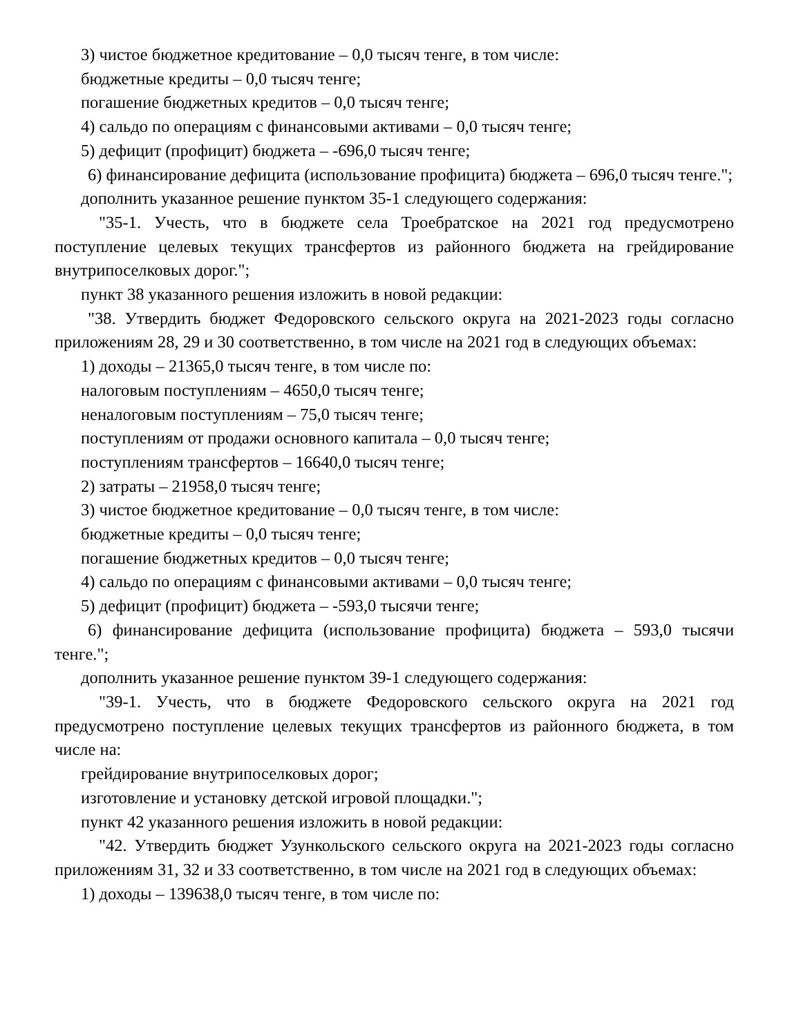3) чистое бюджетное кредитование – 0,0 тысяч тенге, в том числе:
бюджетные кредиты – 0,0 тысяч тенге;
погашение бюджетных кредитов – 0,0 тысяч тенге;
4) сальдо по операциям с финансовыми активами – 0,0 тысяч тенге;
5) дефицит (профицит) бюджета – -696,0 тысяч тенге;
6) финансирование дефицита (использование профицита) бюджета – 696,0 тысяч тенге.";
дополнить указанное решение пунктом 35-1 следующего содержания:
"35-1. Учесть, что в бюджете села Троебратское на 2021 год предусмотрено поступление целевых текущих трансфертов из районного бюджета на грейдирование внутрипоселковых дорог.";
пункт 38 указанного решения изложить в новой редакции:
"38. Утвердить бюджет Федоровского сельского округа на 2021-2023 годы согласно приложениям 28, 29 и 30 соответственно, в том числе на 2021 год в следующих объемах:
1) доходы – 21365,0 тысяч тенге, в том числе по:
налоговым поступлениям – 4650,0 тысяч тенге;
неналоговым поступлениям – 75,0 тысяч тенге;
поступлениям от продажи основного капитала – 0,0 тысяч тенге;
поступлениям трансфертов – 16640,0 тысяч тенге;
2) затраты – 21958,0 тысяч тенге;
3) чистое бюджетное кредитование – 0,0 тысяч тенге, в том числе:
бюджетные кредиты – 0,0 тысяч тенге;
погашение бюджетных кредитов – 0,0 тысяч тенге;
4) сальдо по операциям с финансовыми активами – 0,0 тысяч тенге;
5) дефицит (профицит) бюджета – -593,0 тысячи тенге;
6) финансирование дефицита (использование профицита) бюджета – 593,0 тысячи тенге.";
дополнить указанное решение пунктом 39-1 следующего содержания:
"39-1. Учесть, что в бюджете Федоровского сельского округа на 2021 год предусмотрено поступление целевых текущих трансфертов из районного бюджета, в том числе на:
грейдирование внутрипоселковых дорог;
изготовление и установку детской игровой площадки.";
пункт 42 указанного решения изложить в новой редакции:
"42. Утвердить бюджет Узункольского сельского округа на 2021-2023 годы согласно приложениям 31, 32 и 33 соответственно, в том числе на 2021 год в следующих объемах:
1) доходы – 139638,0 тысяч тенге, в том числе по: